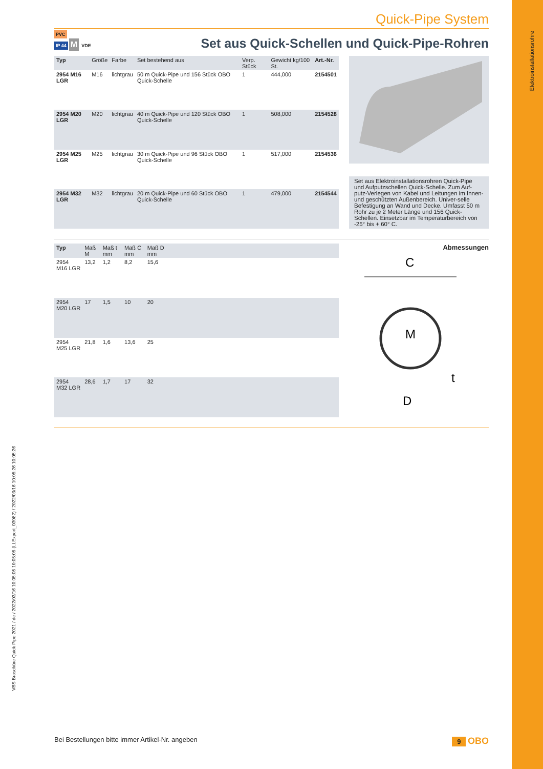Quick-Pipe System
PVC
IP 44 M VDE
Set aus Quick-Schellen und Quick-Pipe-Rohren
| Typ | Größe | Farbe | Set bestehend aus | Verp. Stück | Gewicht kg/100 St. | Art.-Nr. |
| --- | --- | --- | --- | --- | --- | --- |
| 2954 M16 LGR | M16 | lichtgrau | 50 m Quick-Pipe und 156 Stück OBO Quick-Schelle | 1 | 444,000 | 2154501 |
| 2954 M20 LGR | M20 | lichtgrau | 40 m Quick-Pipe und 120 Stück OBO Quick-Schelle | 1 | 508,000 | 2154528 |
| 2954 M25 LGR | M25 | lichtgrau | 30 m Quick-Pipe und 96 Stück OBO Quick-Schelle | 1 | 517,000 | 2154536 |
| 2954 M32 LGR | M32 | lichtgrau | 20 m Quick-Pipe und 60 Stück OBO Quick-Schelle | 1 | 479,000 | 2154544 |
Set aus Elektroinstallationsrohren Quick-Pipe und Aufputzschellen Quick-Schelle. Zum Auf-putz-Verlegen von Kabel und Leitungen im Innen- und geschützten Außenbereich. Univer-selle Befestigung an Wand und Decke. Umfasst 50 m Rohr zu je 2 Meter Länge und 156 Quick-Schellen. Einsetzbar im Temperaturbereich von -25° bis + 60° C.
| Typ | Maß M | Maß t mm | Maß C mm | Maß D mm | |
| --- | --- | --- | --- | --- | --- |
| 2954 M16 LGR | 13,2 | 1,2 | 8,2 | 15,6 | |
| 2954 M20 LGR | 17 | 1,5 | 10 | 20 | |
| 2954 M25 LGR | 21,8 | 1,6 | 13,6 | 25 | |
| 2954 M32 LGR | 28,6 | 1,7 | 17 | 32 | |
Abmessungen
C
M
t
D
Bei Bestellungen bitte immer Artikel-Nr. angeben 9 OBO
Elektroinstallationsrohre
VBS Broschüre Quick Pipe 2021 / de / 2022/03/16 10:05:05 10:05:05 (LLExport_03082) / 2022/03/16 10:05:26 10:05:26